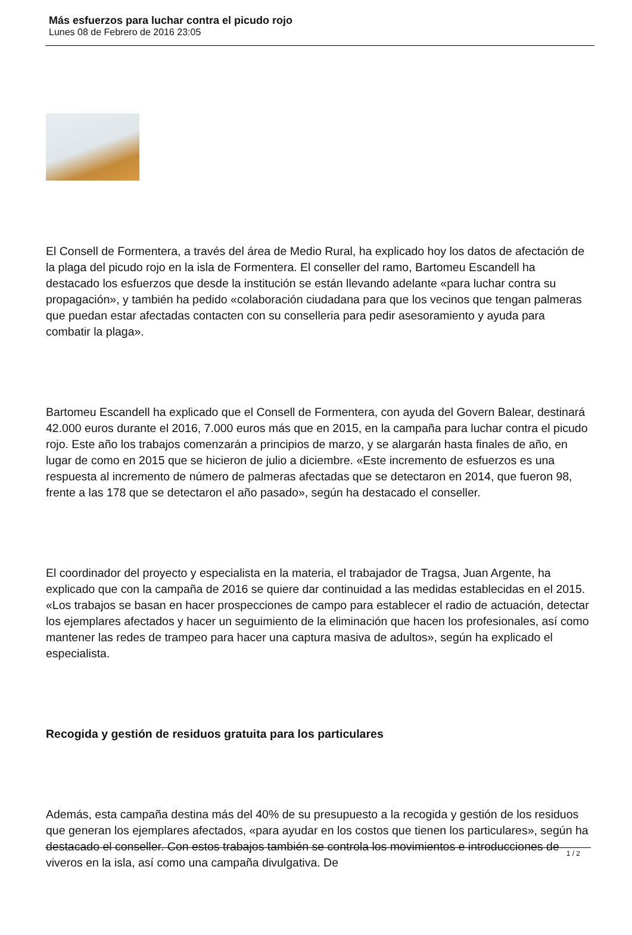Más esfuerzos para luchar contra el picudo rojo
Lunes 08 de Febrero de 2016 23:05
El Consell de Formentera, a través del área de Medio Rural, ha explicado hoy los datos de afectación de la plaga del picudo rojo en la isla de Formentera. El conseller del ramo, Bartomeu Escandell ha destacado los esfuerzos que desde la institución se están llevando adelante «para luchar contra su propagación», y también ha pedido «colaboración ciudadana para que los vecinos que tengan palmeras que puedan estar afectadas contacten con su conselleria para pedir asesoramiento y ayuda para combatir la plaga».
Bartomeu Escandell ha explicado que el Consell de Formentera, con ayuda del Govern Balear, destinará 42.000 euros durante el 2016, 7.000 euros más que en 2015, en la campaña para luchar contra el picudo rojo. Este año los trabajos comenzarán a principios de marzo, y se alargarán hasta finales de año, en lugar de como en 2015 que se hicieron de julio a diciembre. «Este incremento de esfuerzos es una respuesta al incremento de número de palmeras afectadas que se detectaron en 2014, que fueron 98, frente a las 178 que se detectaron el año pasado», según ha destacado el conseller.
El coordinador del proyecto y especialista en la materia, el trabajador de Tragsa, Juan Argente, ha explicado que con la campaña de 2016 se quiere dar continuidad a las medidas establecidas en el 2015. «Los trabajos se basan en hacer prospecciones de campo para establecer el radio de actuación, detectar los ejemplares afectados y hacer un seguimiento de la eliminación que hacen los profesionales, así como mantener las redes de trampeo para hacer una captura masiva de adultos», según ha explicado el especialista.
Recogida y gestión de residuos gratuita para los particulares
Además, esta campaña destina más del 40% de su presupuesto a la recogida y gestión de los residuos que generan los ejemplares afectados, «para ayudar en los costos que tienen los particulares», según ha destacado el conseller. Con estos trabajos también se controla los movimientos e introducciones de viveros en la isla, así como una campaña divulgativa. De
1 / 2